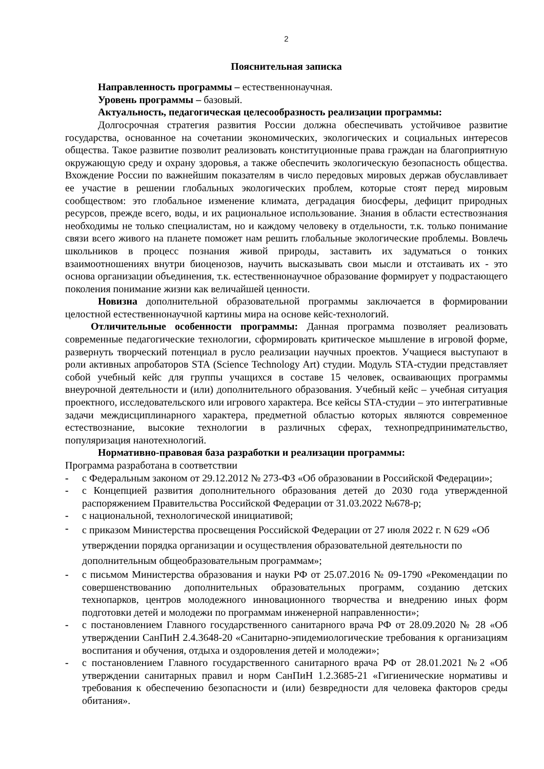2
Пояснительная записка
Направленность программы – естественнонаучная.
Уровень программы – базовый.
Актуальность, педагогическая целесообразность реализации программы:
Долгосрочная стратегия развития России должна обеспечивать устойчивое развитие государства, основанное на сочетании экономических, экологических и социальных интересов общества. Такое развитие позволит реализовать конституционные права граждан на благоприятную окружающую среду и охрану здоровья, а также обеспечить экологическую безопасность общества. Вхождение России по важнейшим показателям в число передовых мировых держав обуславливает ее участие в решении глобальных экологических проблем, которые стоят перед мировым сообществом: это глобальное изменение климата, деградация биосферы, дефицит природных ресурсов, прежде всего, воды, и их рациональное использование. Знания в области естествознания необходимы не только специалистам, но и каждому человеку в отдельности, т.к. только понимание связи всего живого на планете поможет нам решить глобальные экологические проблемы. Вовлечь школьников в процесс познания живой природы, заставить их задуматься о тонких взаимоотношениях внутри биоценозов, научить высказывать свои мысли и отстаивать их - это основа организации объединения, т.к. естественнонаучное образование формирует у подрастающего поколения понимание жизни как величайшей ценности.
Новизна дополнительной образовательной программы заключается в формировании целостной естественнонаучной картины мира на основе кейс-технологий.
Отличительные особенности программы: Данная программа позволяет реализовать современные педагогические технологии, сформировать критическое мышление в игровой форме, развернуть творческий потенциал в русло реализации научных проектов. Учащиеся выступают в роли активных апробаторов STA (Science Technology Art) студии. Модуль STA-студии представляет собой учебный кейс для группы учащихся в составе 15 человек, осваивающих программы внеурочной деятельности и (или) дополнительного образования. Учебный кейс – учебная ситуация проектного, исследовательского или игрового характера. Все кейсы STA-студии – это интегративные задачи междисциплинарного характера, предметной областью которых являются современное естествознание, высокие технологии в различных сферах, технопредпринимательство, популяризация нанотехнологий.
Нормативно-правовая база разработки и реализации программы:
Программа разработана в соответствии
- с Федеральным законом от 29.12.2012 № 273-ФЗ «Об образовании в Российской Федерации»;
- с Концепцией развития дополнительного образования детей до 2030 года утвержденной распоряжением Правительства Российской Федерации от 31.03.2022 №678-р;
- с национальной, технологической инициативой;
- с приказом Министерства просвещения Российской Федерации от 27 июля 2022 г. N 629 «Об утверждении порядка организации и осуществления образовательной деятельности по дополнительным общеобразовательным программам»;
- с письмом Министерства образования и науки РФ от 25.07.2016 № 09-1790 «Рекомендации по совершенствованию дополнительных образовательных программ, созданию детских технопарков, центров молодежного инновационного творчества и внедрению иных форм подготовки детей и молодежи по программам инженерной направленности»;
- с постановлением Главного государственного санитарного врача РФ от 28.09.2020 № 28 «Об утверждении СанПиН 2.4.3648-20 «Санитарно-эпидемиологические требования к организациям воспитания и обучения, отдыха и оздоровления детей и молодежи»;
- с постановлением Главного государственного санитарного врача РФ от 28.01.2021 №2 «Об утверждении санитарных правил и норм СанПиН 1.2.3685-21 «Гигиенические нормативы и требования к обеспечению безопасности и (или) безвредности для человека факторов среды обитания».